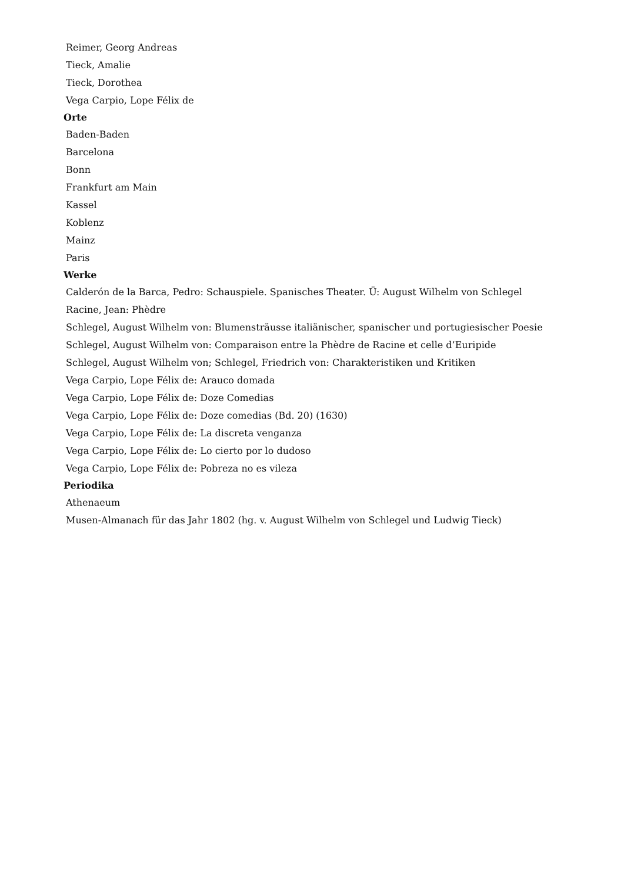Reimer, Georg Andreas
Tieck, Amalie
Tieck, Dorothea
Vega Carpio, Lope Félix de
Orte
Baden-Baden
Barcelona
Bonn
Frankfurt am Main
Kassel
Koblenz
Mainz
Paris
Werke
Calderón de la Barca, Pedro: Schauspiele. Spanisches Theater. Ü: August Wilhelm von Schlegel
Racine, Jean: Phèdre
Schlegel, August Wilhelm von: Blumensträusse italiänischer, spanischer und portugiesischer Poesie
Schlegel, August Wilhelm von: Comparaison entre la Phèdre de Racine et celle d’Euripide
Schlegel, August Wilhelm von; Schlegel, Friedrich von: Charakteristiken und Kritiken
Vega Carpio, Lope Félix de: Arauco domada
Vega Carpio, Lope Félix de: Doze Comedias
Vega Carpio, Lope Félix de: Doze comedias (Bd. 20) (1630)
Vega Carpio, Lope Félix de: La discreta venganza
Vega Carpio, Lope Félix de: Lo cierto por lo dudoso
Vega Carpio, Lope Félix de: Pobreza no es vileza
Periodika
Athenaeum
Musen-Almanach für das Jahr 1802 (hg. v. August Wilhelm von Schlegel und Ludwig Tieck)